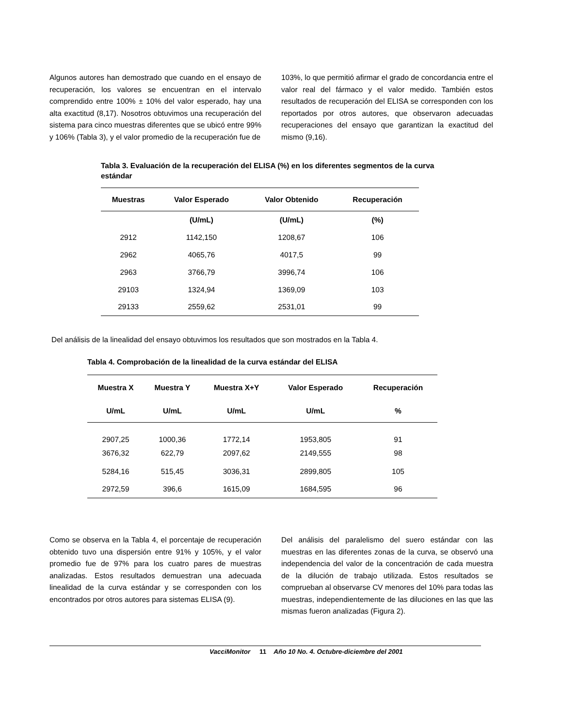Algunos autores han demostrado que cuando en el ensayo de recuperación, los valores se encuentran en el intervalo comprendido entre 100% ± 10% del valor esperado, hay una alta exactitud (8,17). Nosotros obtuvimos una recuperación del sistema para cinco muestras diferentes que se ubicó entre 99% y 106% (Tabla 3), y el valor promedio de la recuperación fue de
103%, lo que permitió afirmar el grado de concordancia entre el valor real del fármaco y el valor medido. También estos resultados de recuperación del ELISA se corresponden con los reportados por otros autores, que observaron adecuadas recuperaciones del ensayo que garantizan la exactitud del mismo (9,16).
Tabla 3. Evaluación de la recuperación del ELISA (%) en los diferentes segmentos de la curva estándar
| Muestras | Valor Esperado | Valor Obtenido | Recuperación |
| --- | --- | --- | --- |
| | (U/mL) | (U/mL) | (%) |
| 2912 | 1142,150 | 1208,67 | 106 |
| 2962 | 4065,76 | 4017,5 | 99 |
| 2963 | 3766,79 | 3996,74 | 106 |
| 29103 | 1324,94 | 1369,09 | 103 |
| 29133 | 2559,62 | 2531,01 | 99 |
Del análisis de la linealidad del ensayo obtuvimos los resultados que son mostrados en la Tabla 4.
Tabla 4. Comprobación de la linealidad de la curva estándar del ELISA
| Muestra X | Muestra Y | Muestra X+Y | Valor Esperado | Recuperación |
| --- | --- | --- | --- | --- |
| U/mL | U/mL | U/mL | U/mL | % |
| 2907,25 | 1000,36 | 1772,14 | 1953,805 | 91 |
| 3676,32 | 622,79 | 2097,62 | 2149,555 | 98 |
| 5284,16 | 515,45 | 3036,31 | 2899,805 | 105 |
| 2972,59 | 396,6 | 1615,09 | 1684,595 | 96 |
Como se observa en la Tabla 4, el porcentaje de recuperación obtenido tuvo una dispersión entre 91% y 105%, y el valor promedio fue de 97% para los cuatro pares de muestras analizadas. Estos resultados demuestran una adecuada linealidad de la curva estándar y se corresponden con los encontrados por otros autores para sistemas ELISA (9).
Del análisis del paralelismo del suero estándar con las muestras en las diferentes zonas de la curva, se observó una independencia del valor de la concentración de cada muestra de la dilución de trabajo utilizada. Estos resultados se comprueban al observarse CV menores del 10% para todas las muestras, independientemente de las diluciones en las que las mismas fueron analizadas (Figura 2).
VacciMonitor 11 Año 10 No. 4. Octubre-diciembre del 2001